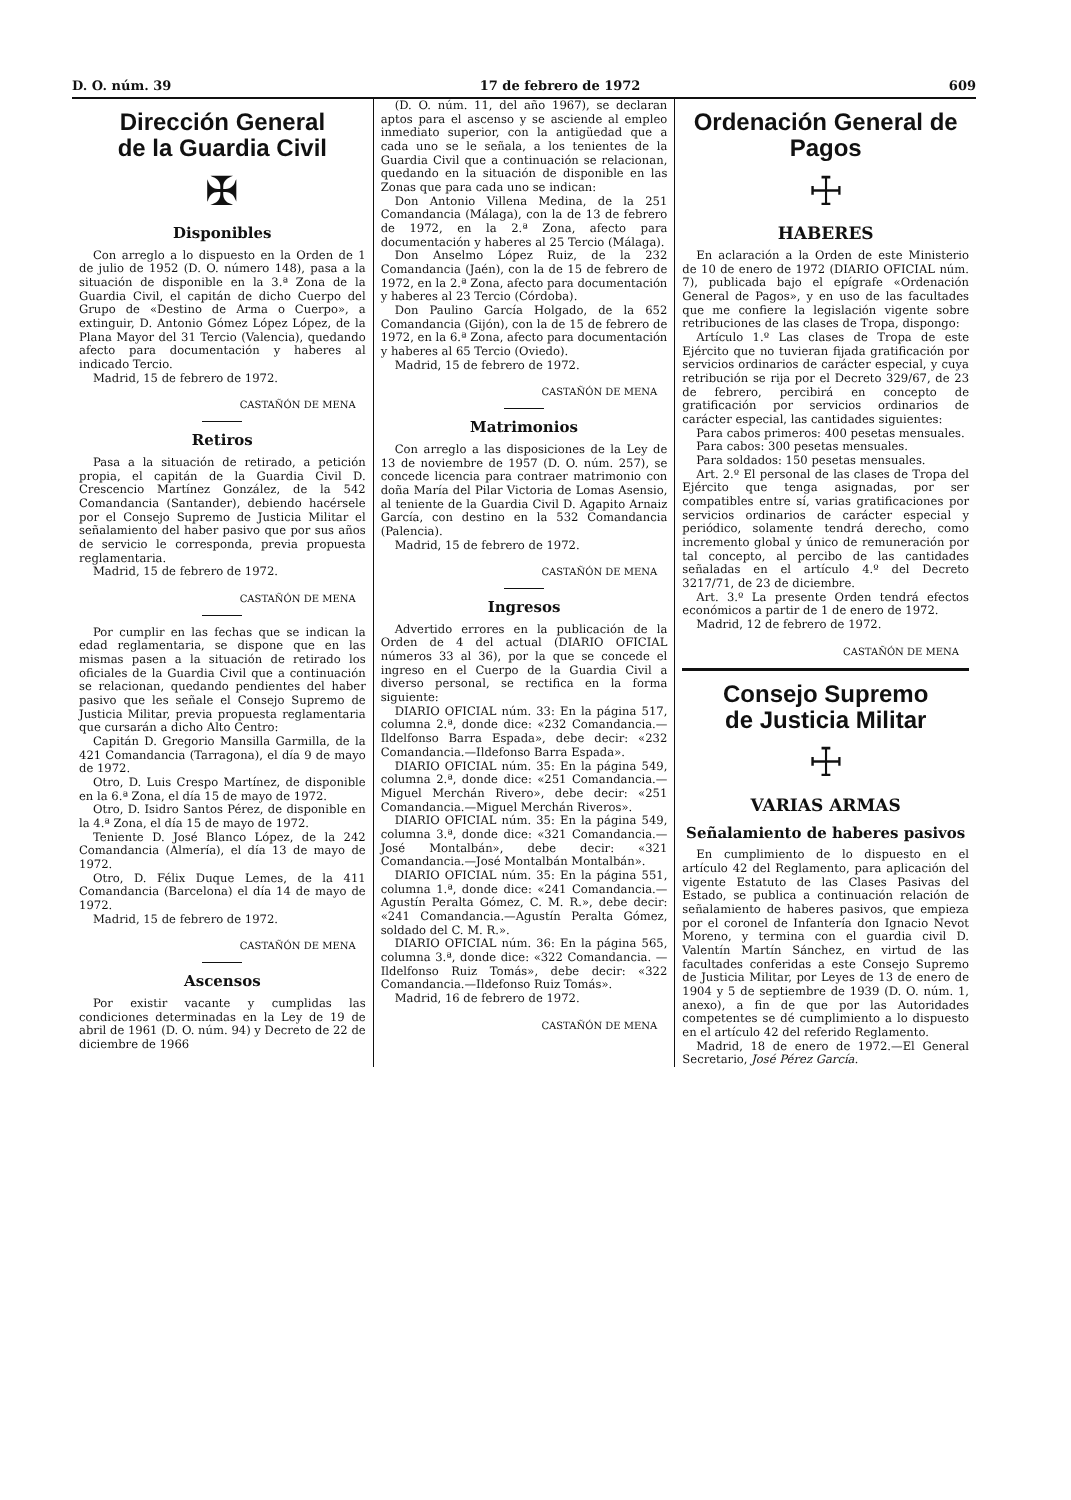D. O. núm. 39 17 de febrero de 1972 609
Dirección General
de la Guardia Civil
✠
Disponibles
Con arreglo a lo dispuesto en la Orden de 1 de julio de 1952 (D. O. número 148), pasa a la situación de disponible en la 3.ª Zona de la Guardia Civil, el capitán de dicho Cuerpo del Grupo de «Destino de Arma o Cuerpo», a extinguir, D. Antonio Gómez López López, de la Plana Mayor del 31 Tercio (Valencia), quedando afecto para documentación y haberes al indicado Tercio.
Madrid, 15 de febrero de 1972.
CASTAÑÓN DE MENA
Retiros
Pasa a la situación de retirado, a petición propia, el capitán de la Guardia Civil D. Crescencio Martínez González, de la 542 Comandancia (Santander), debiendo hacérsele por el Consejo Supremo de Justicia Militar el señalamiento del haber pasivo que por sus años de servicio le corresponda, previa propuesta reglamentaria.
Madrid, 15 de febrero de 1972.
CASTAÑÓN DE MENA
Por cumplir en las fechas que se indican la edad reglamentaria, se dispone que en las mismas pasen a la situación de retirado los oficiales de la Guardia Civil que a continuación se relacionan, quedando pendientes del haber pasivo que les señale el Consejo Supremo de Justicia Militar, previa propuesta reglamentaria que cursarán a dicho Alto Centro:
Capitán D. Gregorio Mansilla Garmilla, de la 421 Comandancia (Tarragona), el día 9 de mayo de 1972.
Otro, D. Luis Crespo Martínez, de disponible en la 6.ª Zona, el día 15 de mayo de 1972.
Otro, D. Isidro Santos Pérez, de disponible en la 4.ª Zona, el día 15 de mayo de 1972.
Teniente D. José Blanco López, de la 242 Comandancia (Almería), el día 13 de mayo de 1972.
Otro, D. Félix Duque Lemes, de la 411 Comandancia (Barcelona) el día 14 de mayo de 1972.
Madrid, 15 de febrero de 1972.
CASTAÑÓN DE MENA
Ascensos
Por existir vacante y cumplidas las condiciones determinadas en la Ley de 19 de abril de 1961 (D. O. núm. 94) y Decreto de 22 de diciembre de 1966
(D. O. núm. 11, del año 1967), se declaran aptos para el ascenso y se asciende al empleo inmediato superior, con la antigüedad que a cada uno se le señala, a los tenientes de la Guardia Civil que a continuación se relacionan, quedando en la situación de disponible en las Zonas que para cada uno se indican:
Don Antonio Villena Medina, de la 251 Comandancia (Málaga), con la de 13 de febrero de 1972, en la 2.ª Zona, afecto para documentación y haberes al 25 Tercio (Málaga).
Don Anselmo López Ruiz, de la 232 Comandancia (Jaén), con la de 15 de febrero de 1972, en la 2.ª Zona, afecto para documentación y haberes al 23 Tercio (Córdoba).
Don Paulino García Holgado, de la 652 Comandancia (Gijón), con la de 15 de febrero de 1972, en la 6.ª Zona, afecto para documentación y haberes al 65 Tercio (Oviedo).
Madrid, 15 de febrero de 1972.
CASTAÑÓN DE MENA
Matrimonios
Con arreglo a las disposiciones de la Ley de 13 de noviembre de 1957 (D. O. núm. 257), se concede licencia para contraer matrimonio con doña María del Pilar Victoria de Lomas Asensio, al teniente de la Guardia Civil D. Agapito Arnaiz García, con destino en la 532 Comandancia (Palencia).
Madrid, 15 de febrero de 1972.
CASTAÑÓN DE MENA
Ingresos
Advertido errores en la publicación de la Orden de 4 del actual (DIARIO OFICIAL números 33 al 36), por la que se concede el ingreso en el Cuerpo de la Guardia Civil a diverso personal, se rectifica en la forma siguiente:
DIARIO OFICIAL núm. 33: En la página 517, columna 2.ª, donde dice: «232 Comandancia.—Ildelfonso Barra Espada», debe decir: «232 Comandancia.—Ildefonso Barra Espada».
DIARIO OFICIAL núm. 35: En la página 549, columna 2.ª, donde dice: «251 Comandancia.—Miguel Merchán Rivero», debe decir: «251 Comandancia.—Miguel Merchán Riveros».
DIARIO OFICIAL núm. 35: En la página 549, columna 3.ª, donde dice: «321 Comandancia.—José Montalbán», debe decir: «321 Comandancia.—José Montalbán Montalbán».
DIARIO OFICIAL núm. 35: En la página 551, columna 1.ª, donde dice: «241 Comandancia.—Agustín Peralta Gómez, C. M. R.», debe decir: «241 Comandancia.—Agustín Peralta Gómez, soldado del C. M. R.».
DIARIO OFICIAL núm. 36: En la página 565, columna 3.ª, donde dice: «322 Comandancia. — Ildelfonso Ruiz Tomás», debe decir: «322 Comandancia.—Ildefonso Ruiz Tomás».
Madrid, 16 de febrero de 1972.
CASTAÑÓN DE MENA
Ordenación General de Pagos
☩
HABERES
En aclaración a la Orden de este Ministerio de 10 de enero de 1972 (DIARIO OFICIAL núm. 7), publicada bajo el epígrafe «Ordenación General de Pagos», y en uso de las facultades que me confiere la legislación vigente sobre retribuciones de las clases de Tropa, dispongo:
Artículo 1.º Las clases de Tropa de este Ejército que no tuvieran fijada gratificación por servicios ordinarios de carácter especial, y cuya retribución se rija por el Decreto 329/67, de 23 de febrero, percibirá en concepto de gratificación por servicios ordinarios de carácter especial, las cantidades siguientes:
Para cabos primeros: 400 pesetas mensuales.
Para cabos: 300 pesetas mensuales.
Para soldados: 150 pesetas mensuales.
Art. 2.º El personal de las clases de Tropa del Ejército que tenga asignadas, por ser compatibles entre sí, varias gratificaciones por servicios ordinarios de carácter especial y periódico, solamente tendrá derecho, como incremento global y único de remuneración por tal concepto, al percibo de las cantidades señaladas en el artículo 4.º del Decreto 3217/71, de 23 de diciembre.
Art. 3.º La presente Orden tendrá efectos económicos a partir de 1 de enero de 1972.
Madrid, 12 de febrero de 1972.
CASTAÑÓN DE MENA
Consejo Supremo
de Justicia Militar
☩
VARIAS ARMAS
Señalamiento de haberes pasivos
En cumplimiento de lo dispuesto en el artículo 42 del Reglamento, para aplicación del vigente Estatuto de las Clases Pasivas del Estado, se publica a continuación relación de señalamiento de haberes pasivos, que empieza por el coronel de Infantería don Ignacio Nevot Moreno, y termina con el guardia civil D. Valentín Martín Sánchez, en virtud de las facultades conferidas a este Consejo Supremo de Justicia Militar, por Leyes de 13 de enero de 1904 y 5 de septiembre de 1939 (D. O. núm. 1, anexo), a fin de que por las Autoridades competentes se dé cumplimiento a lo dispuesto en el artículo 42 del referido Reglamento.
Madrid, 18 de enero de 1972.—El General Secretario, José Pérez García.